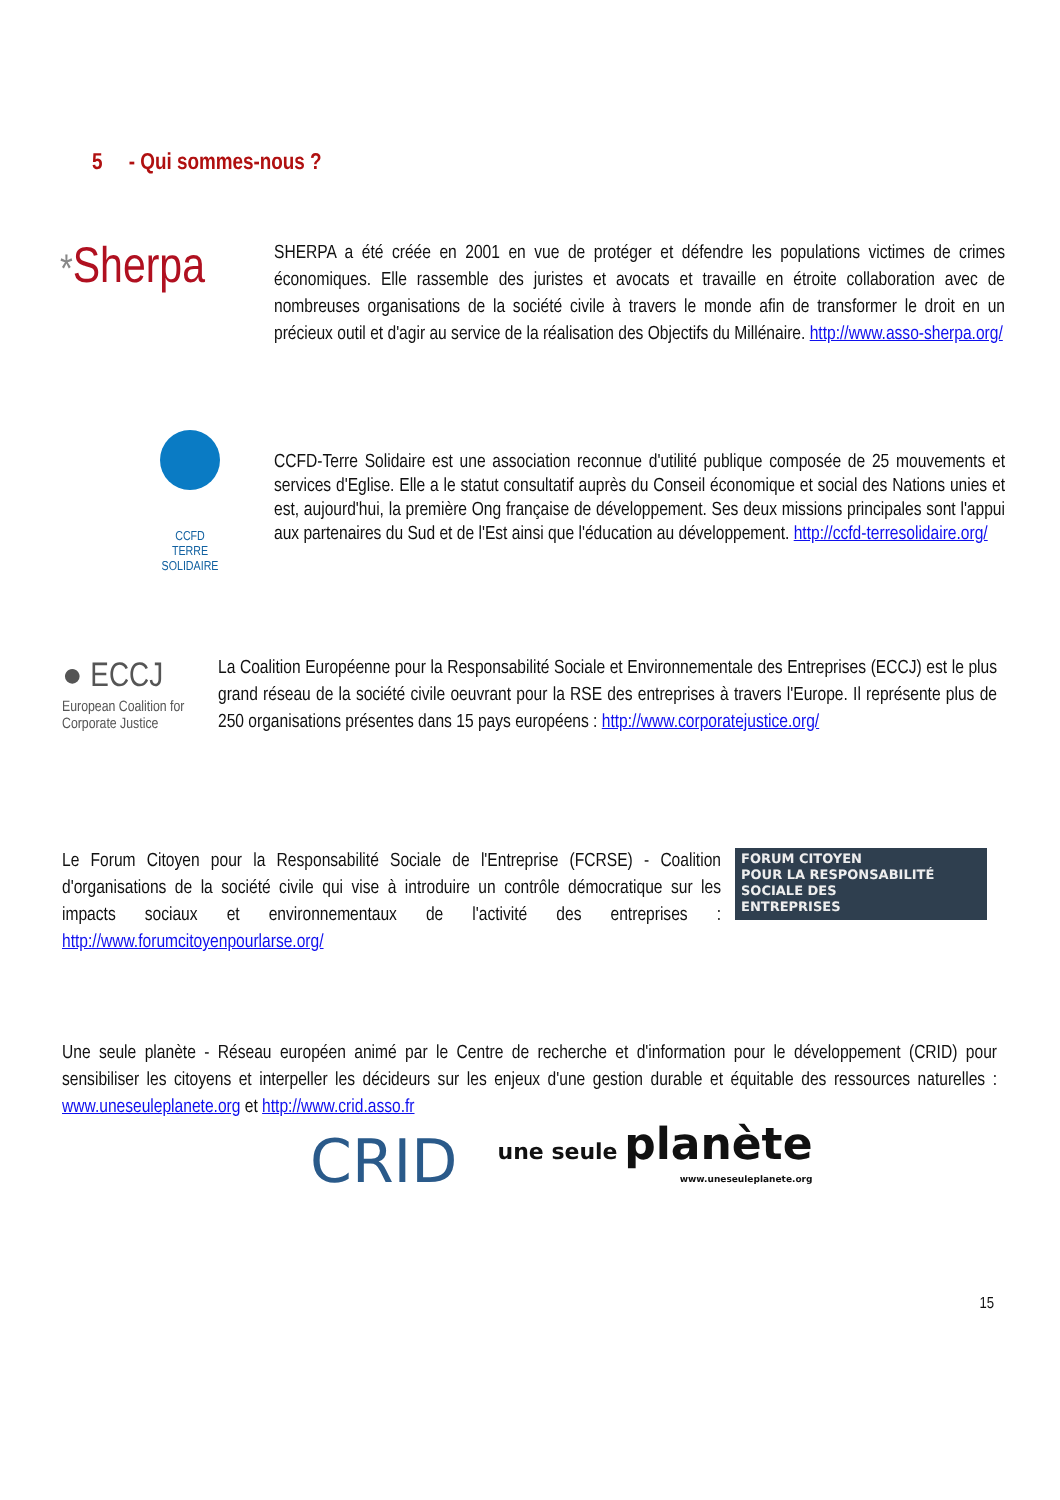5 - Qui sommes-nous ?
*Sherpa
SHERPA a été créée en 2001 en vue de protéger et défendre les populations victimes de crimes économiques. Elle rassemble des juristes et avocats et travaille en étroite collaboration avec de nombreuses organisations de la société civile à travers le monde afin de transformer le droit en un précieux outil et d'agir au service de la réalisation des Objectifs du Millénaire. http://www.asso-sherpa.org/
CCFD
TERRE
SOLIDAIRE
CCFD-Terre Solidaire est une association reconnue d'utilité publique composée de 25 mouvements et services d'Eglise. Elle a le statut consultatif auprès du Conseil économique et social des Nations unies et est, aujourd'hui, la première Ong française de développement. Ses deux missions principales sont l'appui aux partenaires du Sud et de l'Est ainsi que l'éducation au développement. http://ccfd-terresolidaire.org/
● ECCJ
European Coalition for Corporate Justice
La Coalition Européenne pour la Responsabilité Sociale et Environnementale des Entreprises (ECCJ) est le plus grand réseau de la société civile oeuvrant pour la RSE des entreprises à travers l'Europe. Il représente plus de 250 organisations présentes dans 15 pays européens : http://www.corporatejustice.org/
Le Forum Citoyen pour la Responsabilité Sociale de l'Entreprise (FCRSE) - Coalition d'organisations de la société civile qui vise à introduire un contrôle démocratique sur les impacts sociaux et environnementaux de l'activité des entreprises : http://www.forumcitoyenpourlarse.org/
FORUM CITOYEN
POUR LA RESPONSABILITÉ
SOCIALE DES
ENTREPRISES
Une seule planète - Réseau européen animé par le Centre de recherche et d'information pour le développement (CRID) pour sensibiliser les citoyens et interpeller les décideurs sur les enjeux d'une gestion durable et équitable des ressources naturelles : www.uneseuleplanete.org et http://www.crid.asso.fr
CRID
une seule planète
www.uneseuleplanete.org
15